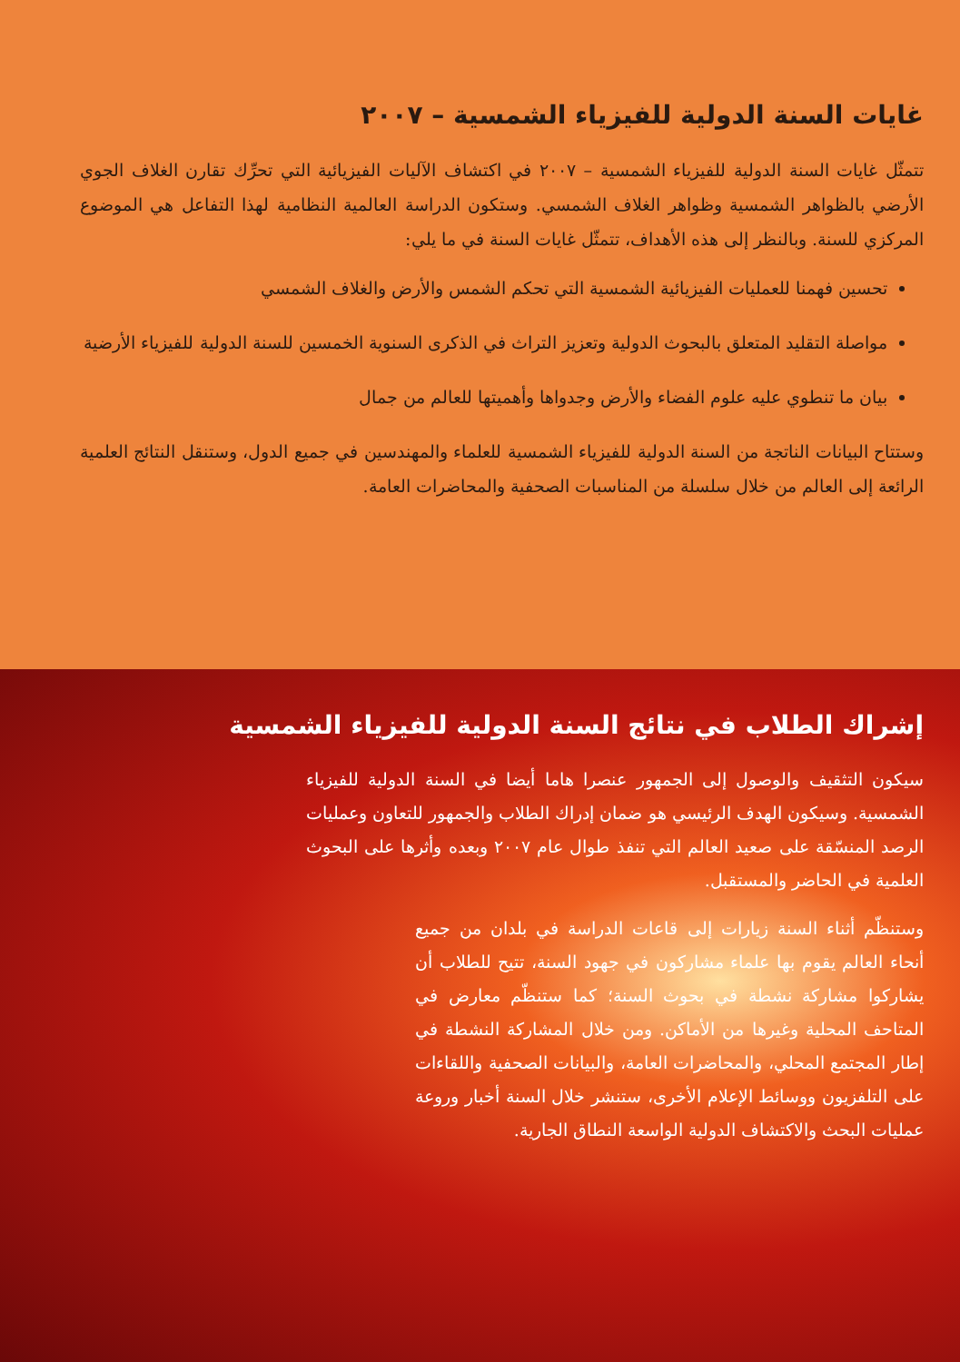غايات السنة الدولية للفيزياء الشمسية – ٢٠٠٧
تتمثّل غايات السنة الدولية للفيزياء الشمسية – ٢٠٠٧ في اكتشاف الآليات الفيزيائية التي تحرِّك تقارن الغلاف الجوي الأرضي بالظواهر الشمسية وظواهر الغلاف الشمسي. وستكون الدراسة العالمية النظامية لهذا التفاعل هي الموضوع المركزي للسنة. وبالنظر إلى هذه الأهداف، تتمثّل غايات السنة في ما يلي:
تحسين فهمنا للعمليات الفيزيائية الشمسية التي تحكم الشمس والأرض والغلاف الشمسي
مواصلة التقليد المتعلق بالبحوث الدولية وتعزيز التراث في الذكرى السنوية الخمسين للسنة الدولية للفيزياء الأرضية
بيان ما تنطوي عليه علوم الفضاء والأرض وجدواها وأهميتها للعالم من جمال
وستتاح البيانات الناتجة من السنة الدولية للفيزياء الشمسية للعلماء والمهندسين في جميع الدول، وستنقل النتائج العلمية الرائعة إلى العالم من خلال سلسلة من المناسبات الصحفية والمحاضرات العامة.
إشراك الطلاب في نتائج السنة الدولية للفيزياء الشمسية
سيكون التثقيف والوصول إلى الجمهور عنصرا هاما أيضا في السنة الدولية للفيزياء الشمسية. وسيكون الهدف الرئيسي هو ضمان إدراك الطلاب والجمهور للتعاون وعمليات الرصد المنسّقة على صعيد العالم التي تنفذ طوال عام ٢٠٠٧ وبعده وأثرها على البحوث العلمية في الحاضر والمستقبل.
وستنظّم أثناء السنة زيارات إلى قاعات الدراسة في بلدان من جميع أنحاء العالم يقوم بها علماء مشاركون في جهود السنة، تتيح للطلاب أن يشاركوا مشاركة نشطة في بحوث السنة؛ كما ستنظّم معارض في المتاحف المحلية وغيرها من الأماكن. ومن خلال المشاركة النشطة في إطار المجتمع المحلي، والمحاضرات العامة، والبيانات الصحفية واللقاءات على التلفزيون ووسائط الإعلام الأخرى، ستنشر خلال السنة أخبار وروعة عمليات البحث والاكتشاف الدولية الواسعة النطاق الجارية.